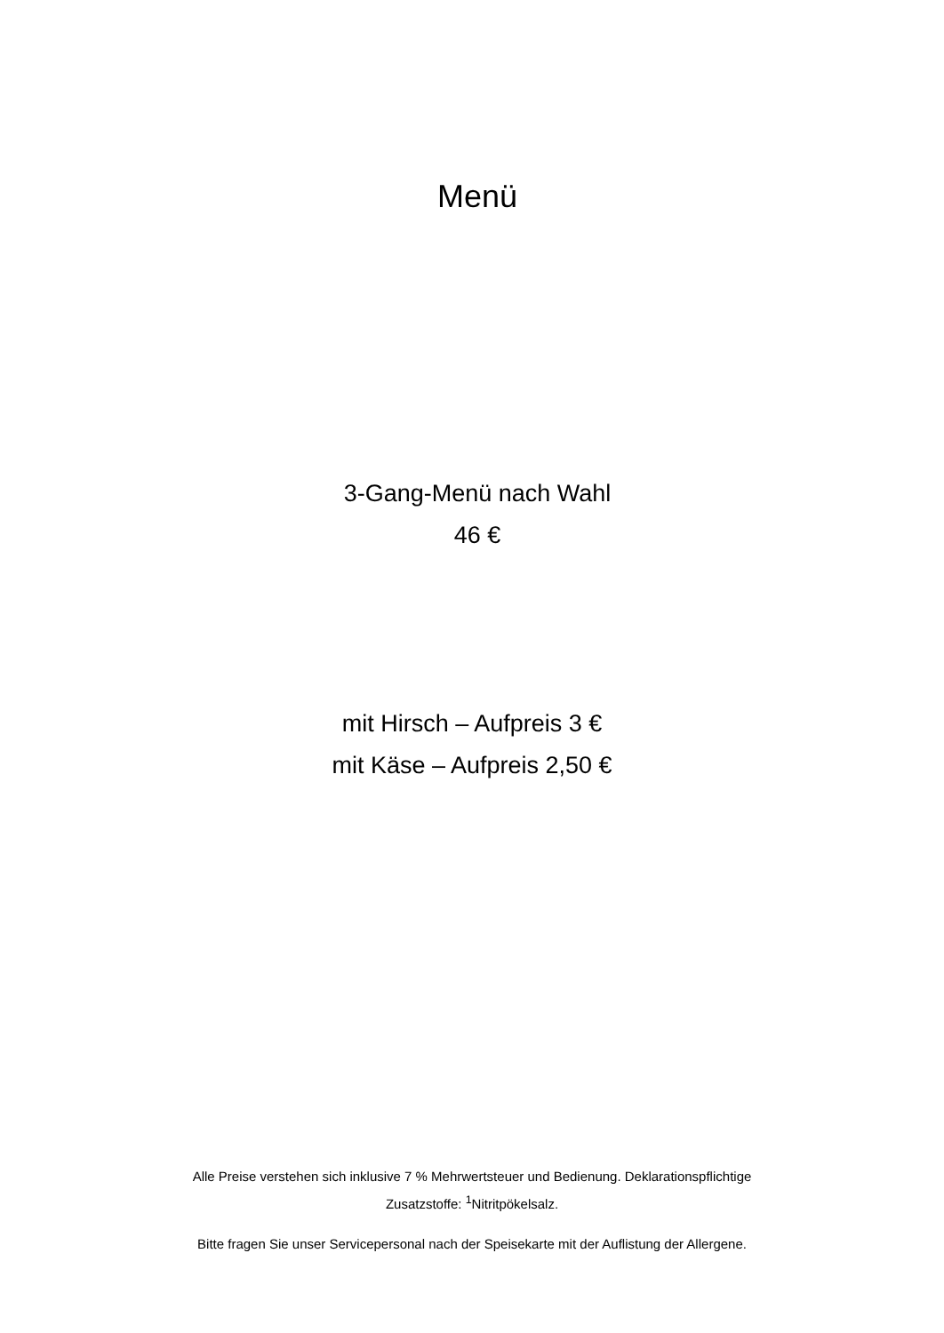Menü
3-Gang-Menü nach Wahl
46 €
mit Hirsch – Aufpreis 3 €
mit Käse – Aufpreis 2,50 €
Alle Preise verstehen sich inklusive 7 % Mehrwertsteuer und Bedienung. Deklarationspflichtige
Zusatzstoffe: <sup>1</sup>Nitritpökelsalz.
Bitte fragen Sie unser Servicepersonal nach der Speisekarte mit der Auflistung der Allergene.